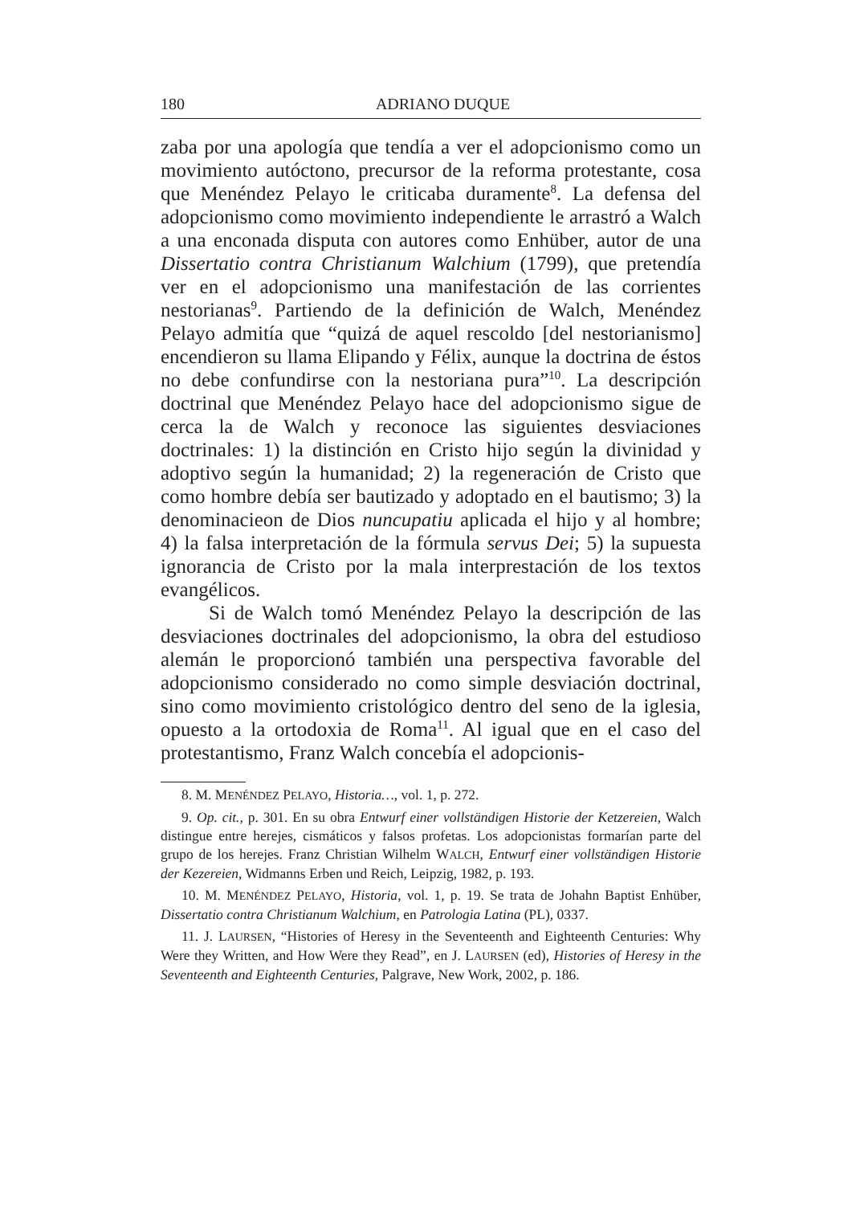180 ADRIANO DUQUE
zaba por una apología que tendía a ver el adopcionismo como un movimiento autóctono, precursor de la reforma protestante, cosa que Menéndez Pelayo le criticaba duramente<sup>8</sup>. La defensa del adopcionismo como movimiento independiente le arrastró a Walch a una enconada disputa con autores como Enhüber, autor de una Dissertatio contra Christianum Walchium (1799), que pretendía ver en el adopcionismo una manifestación de las corrientes nestorianas<sup>9</sup>. Partiendo de la definición de Walch, Menéndez Pelayo admitía que “quizá de aquel rescoldo [del nestorianismo] encendieron su llama Elipando y Félix, aunque la doctrina de éstos no debe confundirse con la nestoriana pura”<sup>10</sup>. La descripción doctrinal que Menéndez Pelayo hace del adopcionismo sigue de cerca la de Walch y reconoce las siguientes desviaciones doctrinales: 1) la distinción en Cristo hijo según la divinidad y adoptivo según la humanidad; 2) la regeneración de Cristo que como hombre debía ser bautizado y adoptado en el bautismo; 3) la denominacieon de Dios nuncupatiu aplicada el hijo y al hombre; 4) la falsa interpretación de la fórmula servus Dei; 5) la supuesta ignorancia de Cristo por la mala interprestación de los textos evangélicos.
Si de Walch tomó Menéndez Pelayo la descripción de las desviaciones doctrinales del adopcionismo, la obra del estudioso alemán le proporcionó también una perspectiva favorable del adopcionismo considerado no como simple desviación doctrinal, sino como movimiento cristológico dentro del seno de la iglesia, opuesto a la ortodoxia de Roma<sup>11</sup>. Al igual que en el caso del protestantismo, Franz Walch concebía el adopcionis-
8. M. MENÉNDEZ PELAYO, Historia…, vol. 1, p. 272.
9. Op. cit., p. 301. En su obra Entwurf einer vollständigen Historie der Ketzereien, Walch distingue entre herejes, cismáticos y falsos profetas. Los adopcionistas formarían parte del grupo de los herejes. Franz Christian Wilhelm WALCH, Entwurf einer vollständigen Historie der Kezereien, Widmanns Erben und Reich, Leipzig, 1982, p. 193.
10. M. MENÉNDEZ PELAYO, Historia, vol. 1, p. 19. Se trata de Johahn Baptist Enhüber, Dissertatio contra Christianum Walchium, en Patrologia Latina (PL), 0337.
11. J. LAURSEN, “Histories of Heresy in the Seventeenth and Eighteenth Centuries: Why Were they Written, and How Were they Read”, en J. LAURSEN (ed), Histories of Heresy in the Seventeenth and Eighteenth Centuries, Palgrave, New Work, 2002, p. 186.